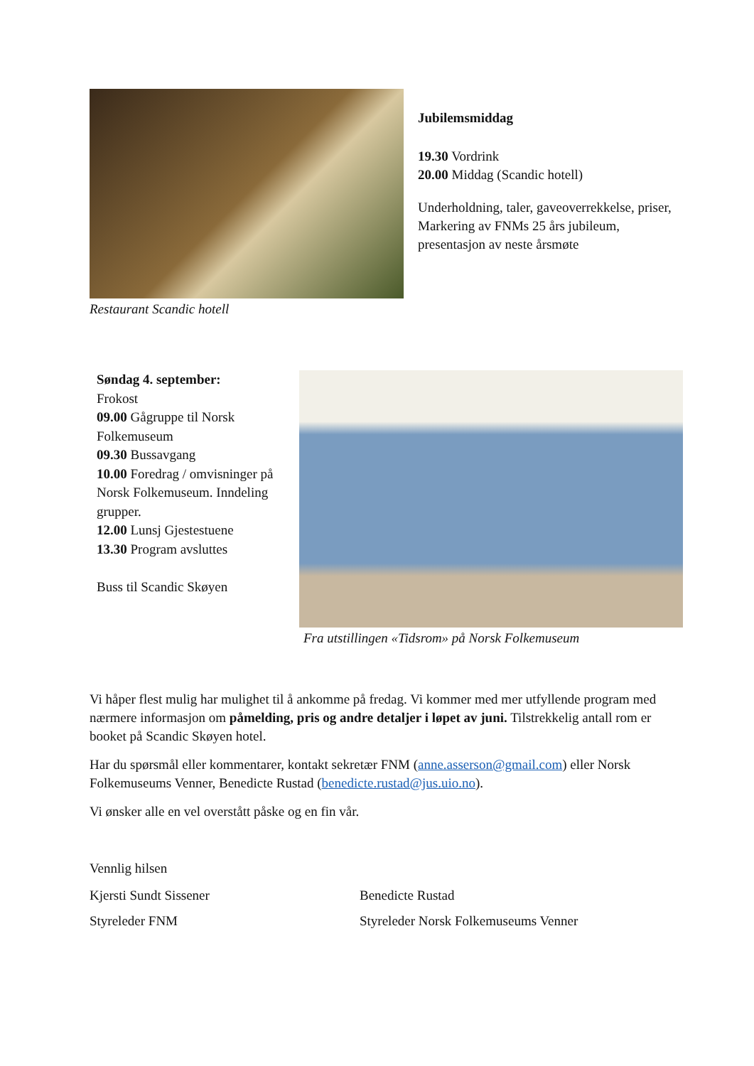Restaurant Scandic hotell
Jubilemsmiddag
19.30 Vordrink
20.00 Middag (Scandic hotell)
Underholdning, taler, gaveoverrekkelse, priser, Markering av FNMs 25 års jubileum, presentasjon av neste årsmøte
Søndag 4. september:
Frokost
09.00 Gågruppe til Norsk Folkemuseum
09.30 Bussavgang
10.00 Foredrag / omvisninger på Norsk Folkemuseum. Inndeling grupper.
12.00 Lunsj Gjestestuene
13.30 Program avsluttes
Buss til Scandic Skøyen
Fra utstillingen «Tidsrom» på Norsk Folkemuseum
Vi håper flest mulig har mulighet til å ankomme på fredag. Vi kommer med mer utfyllende program med nærmere informasjon om påmelding, pris og andre detaljer i løpet av juni. Tilstrekkelig antall rom er booket på Scandic Skøyen hotel.
Har du spørsmål eller kommentarer, kontakt sekretær FNM (anne.asserson@gmail.com) eller Norsk Folkemuseums Venner, Benedicte Rustad (benedicte.rustad@jus.uio.no).
Vi ønsker alle en vel overstått påske og en fin vår.
Vennlig hilsen
Kjersti Sundt Sissener Benedicte Rustad
Styreleder FNM Styreleder Norsk Folkemuseums Venner